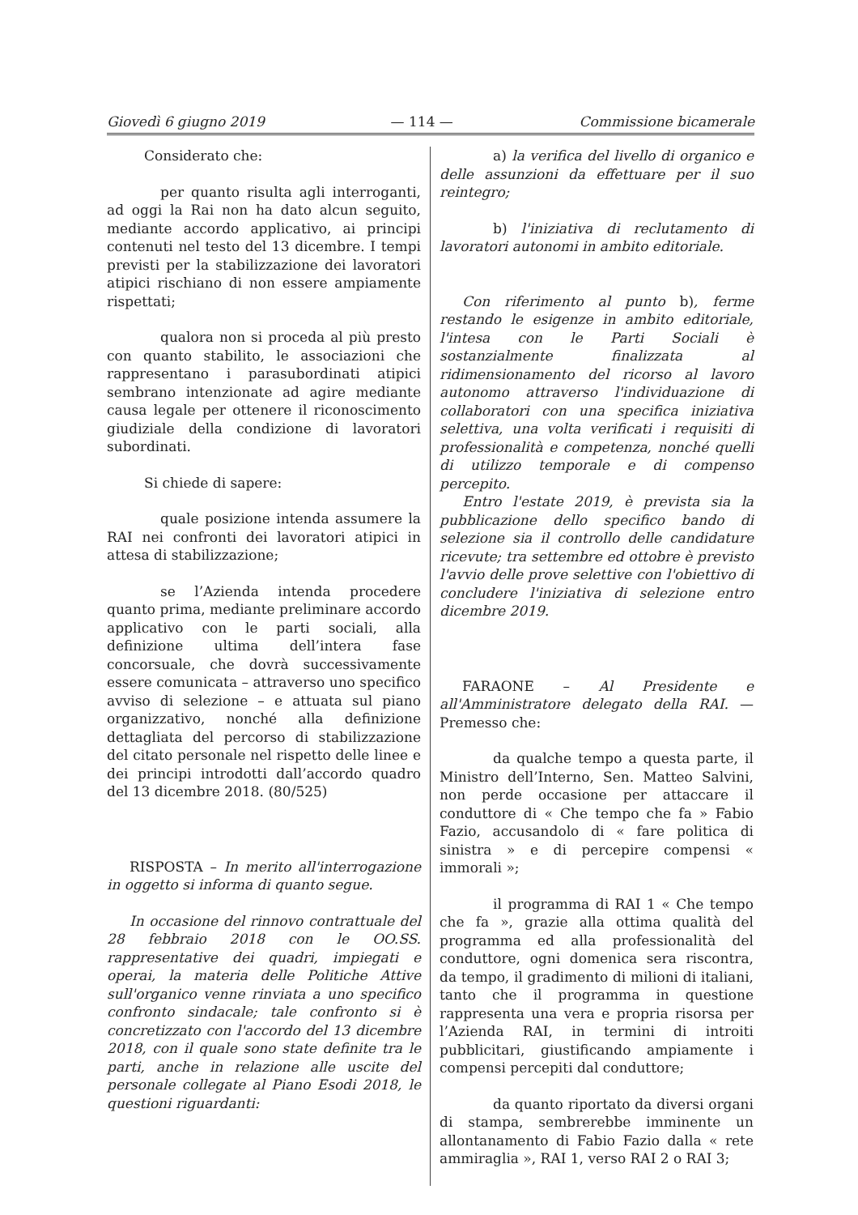Giovedì 6 giugno 2019 — 114 — Commissione bicamerale
Considerato che:
per quanto risulta agli interroganti, ad oggi la Rai non ha dato alcun seguito, mediante accordo applicativo, ai principi contenuti nel testo del 13 dicembre. I tempi previsti per la stabilizzazione dei lavoratori atipici rischiano di non essere ampiamente rispettati;
qualora non si proceda al più presto con quanto stabilito, le associazioni che rappresentano i parasubordinati atipici sembrano intenzionate ad agire mediante causa legale per ottenere il riconoscimento giudiziale della condizione di lavoratori subordinati.
Si chiede di sapere:
quale posizione intenda assumere la RAI nei confronti dei lavoratori atipici in attesa di stabilizzazione;
se l’Azienda intenda procedere quanto prima, mediante preliminare accordo applicativo con le parti sociali, alla definizione ultima dell’intera fase concorsuale, che dovrà successivamente essere comunicata – attraverso uno specifico avviso di selezione – e attuata sul piano organizzativo, nonché alla definizione dettagliata del percorso di stabilizzazione del citato personale nel rispetto delle linee e dei principi introdotti dall’accordo quadro del 13 dicembre 2018. (80/525)
RISPOSTA – In merito all'interrogazione in oggetto si informa di quanto segue.
In occasione del rinnovo contrattuale del 28 febbraio 2018 con le OO.SS. rappresentative dei quadri, impiegati e operai, la materia delle Politiche Attive sull'organico venne rinviata a uno specifico confronto sindacale; tale confronto si è concretizzato con l'accordo del 13 dicembre 2018, con il quale sono state definite tra le parti, anche in relazione alle uscite del personale collegate al Piano Esodi 2018, le questioni riguardanti:
a) la verifica del livello di organico e delle assunzioni da effettuare per il suo reintegro;
b) l'iniziativa di reclutamento di lavoratori autonomi in ambito editoriale.
Con riferimento al punto b), ferme restando le esigenze in ambito editoriale, l'intesa con le Parti Sociali è sostanzialmente finalizzata al ridimensionamento del ricorso al lavoro autonomo attraverso l'individuazione di collaboratori con una specifica iniziativa selettiva, una volta verificati i requisiti di professionalità e competenza, nonché quelli di utilizzo temporale e di compenso percepito.
Entro l'estate 2019, è prevista sia la pubblicazione dello specifico bando di selezione sia il controllo delle candidature ricevute; tra settembre ed ottobre è previsto l'avvio delle prove selettive con l'obiettivo di concludere l'iniziativa di selezione entro dicembre 2019.
FARAONE – Al Presidente e all'Amministratore delegato della RAI. — Premesso che:
da qualche tempo a questa parte, il Ministro dell’Interno, Sen. Matteo Salvini, non perde occasione per attaccare il conduttore di « Che tempo che fa » Fabio Fazio, accusandolo di « fare politica di sinistra » e di percepire compensi « immorali »;
il programma di RAI 1 « Che tempo che fa », grazie alla ottima qualità del programma ed alla professionalità del conduttore, ogni domenica sera riscontra, da tempo, il gradimento di milioni di italiani, tanto che il programma in questione rappresenta una vera e propria risorsa per l’Azienda RAI, in termini di introiti pubblicitari, giustificando ampiamente i compensi percepiti dal conduttore;
da quanto riportato da diversi organi di stampa, sembrerebbe imminente un allontanamento di Fabio Fazio dalla « rete ammiraglia », RAI 1, verso RAI 2 o RAI 3;